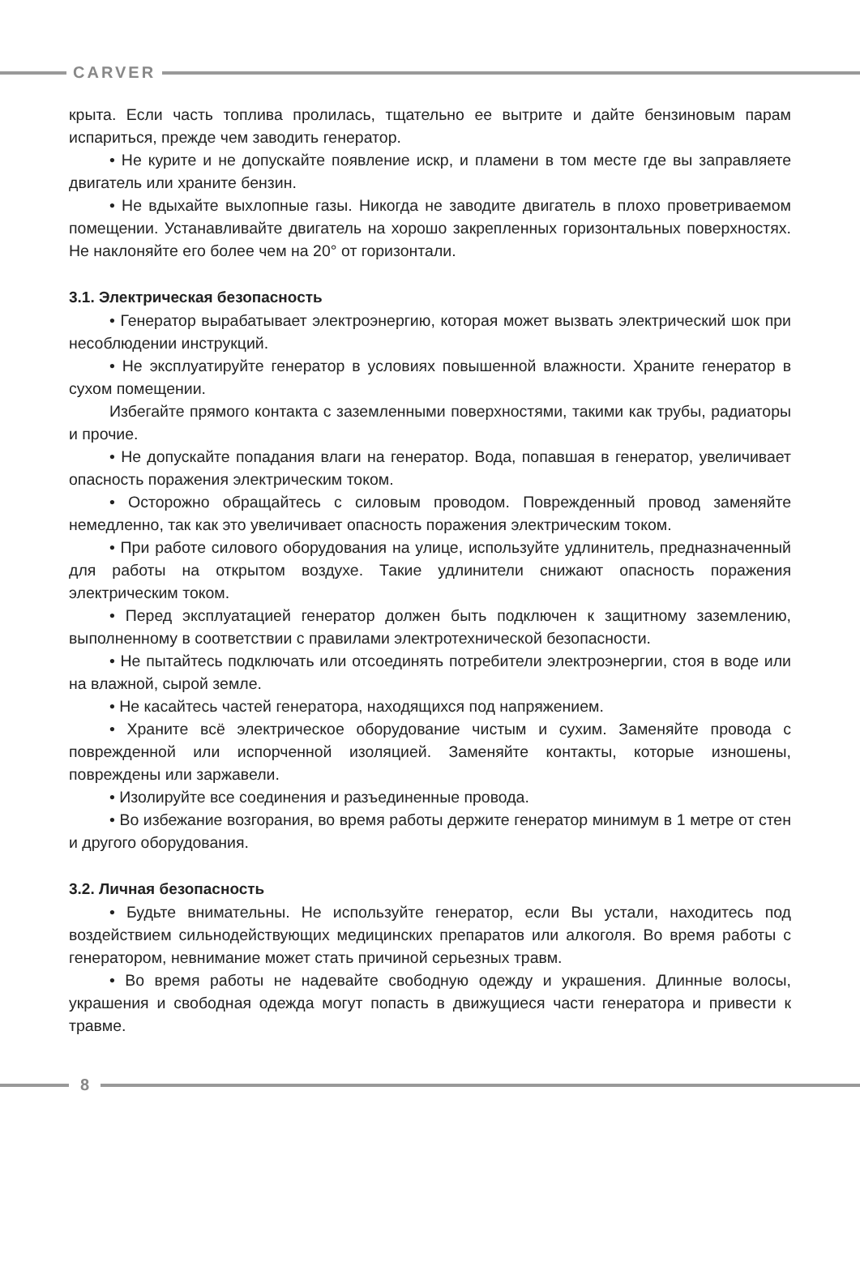CARVER
крыта. Если часть топлива пролилась, тщательно ее вытрите и дайте бензиновым парам испариться, прежде чем заводить генератор.
• Не курите и не допускайте появление искр, и пламени в том месте где вы заправляете двигатель или храните бензин.
• Не вдыхайте выхлопные газы. Никогда не заводите двигатель в плохо проветриваемом помещении. Устанавливайте двигатель на хорошо закрепленных горизонтальных поверхностях. Не наклоняйте его более чем на 20° от горизонтали.
3.1. Электрическая безопасность
• Генератор вырабатывает электроэнергию, которая может вызвать электрический шок при несоблюдении инструкций.
• Не эксплуатируйте генератор в условиях повышенной влажности. Храните генератор в сухом помещении.
Избегайте прямого контакта с заземленными поверхностями, такими как трубы, радиаторы и прочие.
• Не допускайте попадания влаги на генератор. Вода, попавшая в генератор, увеличивает опасность поражения электрическим током.
• Осторожно обращайтесь с силовым проводом. Поврежденный провод заменяйте немедленно, так как это увеличивает опасность поражения электрическим током.
• При работе силового оборудования на улице, используйте удлинитель, предназначенный для работы на открытом воздухе. Такие удлинители снижают опасность поражения электрическим током.
• Перед эксплуатацией генератор должен быть подключен к защитному заземлению, выполненному в соответствии с правилами электротехнической безопасности.
• Не пытайтесь подключать или отсоединять потребители электроэнергии, стоя в воде или на влажной, сырой земле.
• Не касайтесь частей генератора, находящихся под напряжением.
• Храните всё электрическое оборудование чистым и сухим. Заменяйте провода с поврежденной или испорченной изоляцией. Заменяйте контакты, которые изношены, повреждены или заржавели.
• Изолируйте все соединения и разъединенные провода.
• Во избежание возгорания, во время работы держите генератор минимум в 1 метре от стен и другого оборудования.
3.2. Личная безопасность
• Будьте внимательны. Не используйте генератор, если Вы устали, находитесь под воздействием сильнодействующих медицинских препаратов или алкоголя. Во время работы с генератором, невнимание может стать причиной серьезных травм.
• Во время работы не надевайте свободную одежду и украшения. Длинные волосы, украшения и свободная одежда могут попасть в движущиеся части генератора и привести к травме.
8